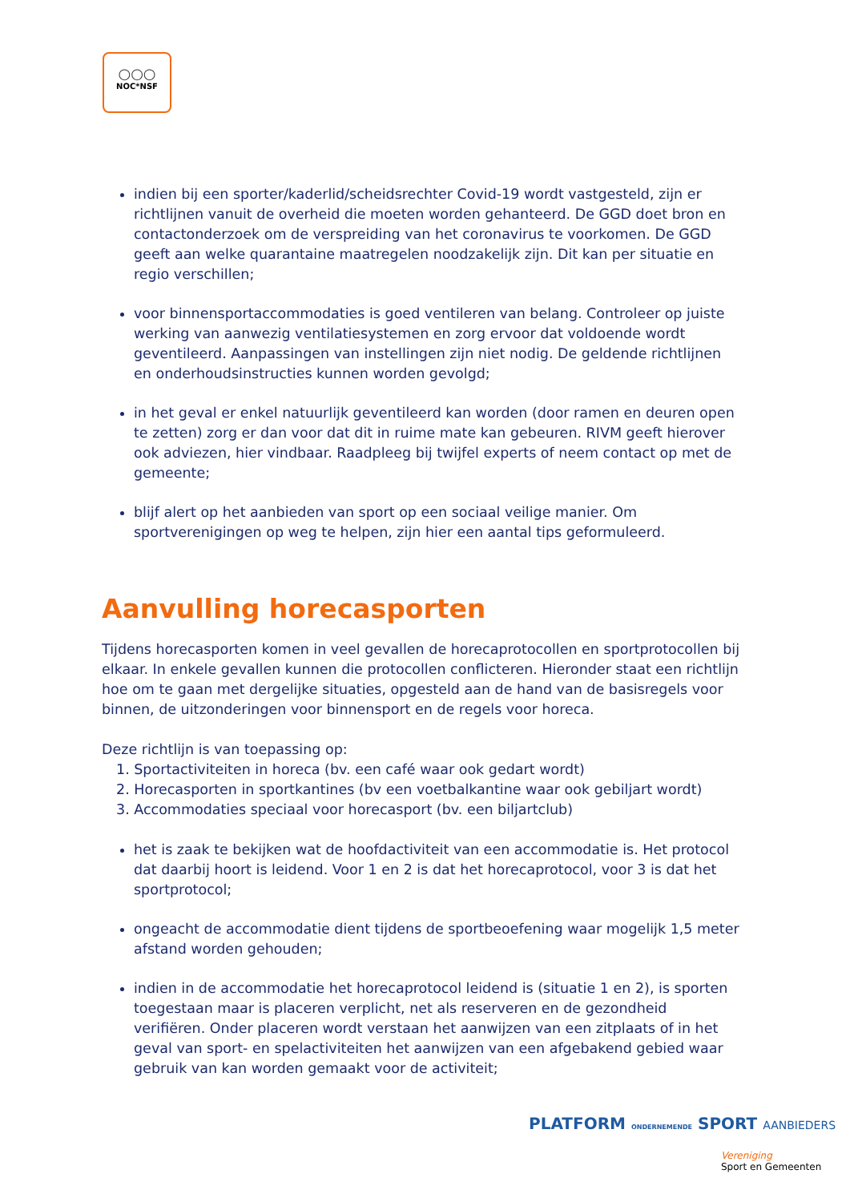○○○
NOC*NSF
indien bij een sporter/kaderlid/scheidsrechter Covid-19 wordt vastgesteld, zijn er richtlijnen vanuit de overheid die moeten worden gehanteerd. De GGD doet bron en contactonderzoek om de verspreiding van het coronavirus te voorkomen. De GGD geeft aan welke quarantaine maatregelen noodzakelijk zijn. Dit kan per situatie en regio verschillen;
voor binnensportaccommodaties is goed ventileren van belang. Controleer op juiste werking van aanwezig ventilatiesystemen en zorg ervoor dat voldoende wordt geventileerd. Aanpassingen van instellingen zijn niet nodig. De geldende richtlijnen en onderhoudsinstructies kunnen worden gevolgd;
in het geval er enkel natuurlijk geventileerd kan worden (door ramen en deuren open te zetten) zorg er dan voor dat dit in ruime mate kan gebeuren. RIVM geeft hierover ook adviezen, hier vindbaar. Raadpleeg bij twijfel experts of neem contact op met de gemeente;
blijf alert op het aanbieden van sport op een sociaal veilige manier. Om sportverenigingen op weg te helpen, zijn hier een aantal tips geformuleerd.
Aanvulling horecasporten
Tijdens horecasporten komen in veel gevallen de horecaprotocollen en sportprotocollen bij elkaar. In enkele gevallen kunnen die protocollen conflicteren. Hieronder staat een richtlijn hoe om te gaan met dergelijke situaties, opgesteld aan de hand van de basisregels voor binnen, de uitzonderingen voor binnensport en de regels voor horeca.
Deze richtlijn is van toepassing op:
1. Sportactiviteiten in horeca (bv. een café waar ook gedart wordt)
2. Horecasporten in sportkantines (bv een voetbalkantine waar ook gebiljart wordt)
3. Accommodaties speciaal voor horecasport (bv. een biljartclub)
het is zaak te bekijken wat de hoofdactiviteit van een accommodatie is. Het protocol dat daarbij hoort is leidend. Voor 1 en 2 is dat het horecaprotocol, voor 3 is dat het sportprotocol;
ongeacht de accommodatie dient tijdens de sportbeoefening waar mogelijk 1,5 meter afstand worden gehouden;
indien in de accommodatie het horecaprotocol leidend is (situatie 1 en 2), is sporten toegestaan maar is placeren verplicht, net als reserveren en de gezondheid verifiëren. Onder placeren wordt verstaan het aanwijzen van een zitplaats of in het geval van sport- en spelactiviteiten het aanwijzen van een afgebakend gebied waar gebruik van kan worden gemaakt voor de activiteit;
PLATFORM ONDERNEMENDE SPORT AANBIEDERS
Vereniging
Sport en Gemeenten